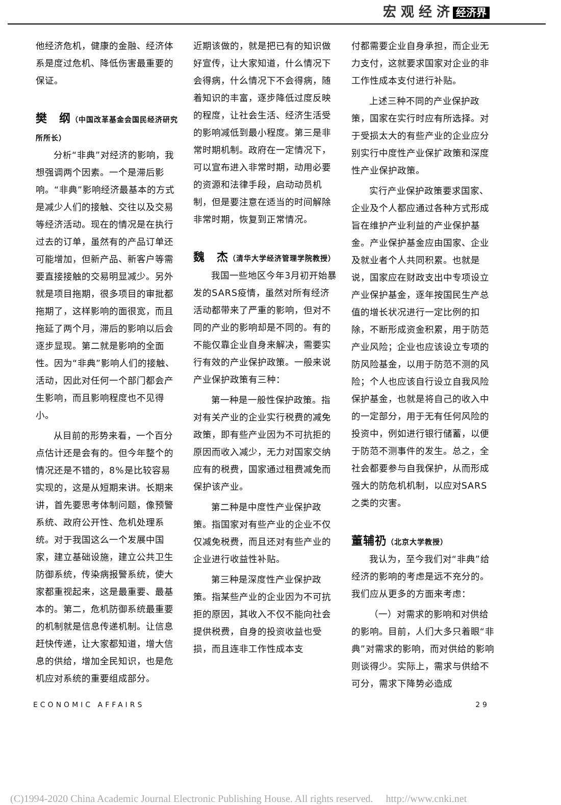宏 观 经 济 经济界
他经济危机，健康的金融、经济体系是度过危机、降低伤害最重要的保证。
樊　纲（中国改革基金会国民经济研究所所长）
分析“非典”对经济的影响，我想强调两个因素。一个是滞后影响。“非典”影响经济最基本的方式是减少人们的接触、交往以及交易等经济活动。现在的情况是在执行过去的订单，虽然有的产品订单还可能增加，但新产品、新客户等需要直接接触的交易明显减少。另外就是项目拖期，很多项目的审批都拖期了，这样影响的面很宽，而且拖延了两个月，滞后的影响以后会逐步显现。第二就是影响的全面性。因为“非典”影响人们的接触、活动，因此对任何一个部门都会产生影响，而且影响程度也不见得小。
从目前的形势来看，一个百分点估计还是会有的。但今年整个的情况还是不错的，8%是比较容易实现的，这是从短期来讲。长期来讲，首先要思考体制问题，像预警系统、政府公开性、危机处理系统。对于我国这么一个发展中国家，建立基础设施，建立公共卫生防御系统，传染病报警系统，使大家都重视起来，这是最重要、最基本的。第二，危机防御系统最重要的机制就是信息传递机制。让信息赶快传递，让大家都知道，增大信息的供给，增加全民知识，也是危机应对系统的重要组成部分。
近期该做的，就是把已有的知识做好宣传，让大家知道，什么情况下会得病，什么情况下不会得病，随着知识的丰富，逐步降低过度反映的程度，让社会生活、经济生活受的影响减低到最小程度。第三是非常时期机制。政府在一定情况下，可以宣布进入非常时期，动用必要的资源和法律手段，启动动员机制，但是要注意在适当的时间解除非常时期，恢复到正常情况。
魏　杰（清华大学经济管理学院教授）
我国一些地区今年3月初开始暴发的SARS疫情，虽然对所有经济活动都带来了严重的影响，但对不同的产业的影响却是不同的。有的不能仅靠企业自身来解决，需要实行有效的产业保护政策。一般来说产业保护政策有三种：
第一种是一般性保护政策。指对有关产业的企业实行税费的减免政策，即有些产业因为不可抗拒的原因而收入减少，无力对国家交纳应有的税费，国家通过租费减免而保护该产业。
第二种是中度性产业保护政策。指国家对有些产业的企业不仅仅减免税费，而且还对有些产业的企业进行收益性补贴。
第三种是深度性产业保护政策。指某些产业的企业因为不可抗拒的原因，其收入不仅不能向社会提供税费，自身的投资收益也受损，而且连非工作性成本支
付都需要企业自身承担，而企业无力支付，这就要求国家对企业的非工作性成本支付进行补贴。
上述三种不同的产业保护政策，国家在实行时应有所选择。对于受损太大的有些产业的企业应分别实行中度性产业保扩政策和深度性产业保护政策。
实行产业保护政策要求国家、企业及个人都应通过各种方式形成旨在维护产业利益的产业保护基金。产业保护基金应由国家、企业及就业者个人共同积累。也就是说，国家应在财政支出中专项设立产业保护基金，逐年按国民生产总值的增长状况进行一定比例的扣除，不断形成资金积累，用于防范产业风险；企业也应该设立专项的防风险基金，以用于防范不测的风险；个人也应该自行设立自我风险保护基金，也就是将自己的收入中的一定部分，用于无有任何风险的投资中，例如进行银行储蓄，以便于防范不测事件的发生。总之，全社会都要参与自我保护，从而形成强大的防危机机制，以应对SARS之类的灾害。
董辅礽（北京大学教授）
我认为，至今我们对“非典”给经济的影响的考虑是远不充分的。我们应从更多的方面来考虑：
（一）对需求的影响和对供给的影响。目前，人们大多只着眼“非典”对需求的影响，而对供给的影响则谈得少。实际上，需求与供给不可分，需求下降势必造成
ECONOMIC AFFAIRS 29
(C)1994-2020 China Academic Journal Electronic Publishing House. All rights reserved.　 http://www.cnki.net